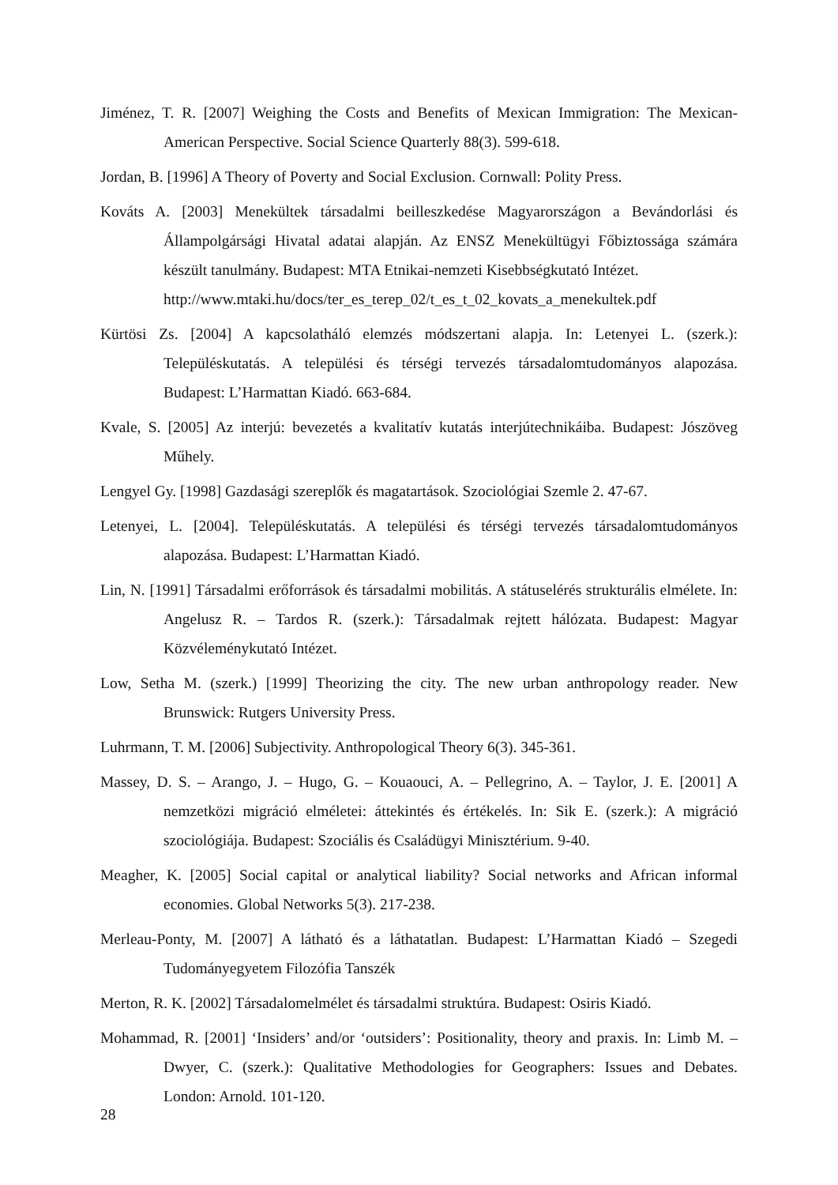Jiménez, T. R. [2007] Weighing the Costs and Benefits of Mexican Immigration: The Mexican-American Perspective. Social Science Quarterly 88(3). 599-618.
Jordan, B. [1996] A Theory of Poverty and Social Exclusion. Cornwall: Polity Press.
Kováts A. [2003] Menekültek társadalmi beilleszkedése Magyarországon a Bevándorlási és Állampolgársági Hivatal adatai alapján. Az ENSZ Menekültügyi Főbiztossága számára készült tanulmány. Budapest: MTA Etnikai-nemzeti Kisebbségkutató Intézet.
http://www.mtaki.hu/docs/ter_es_terep_02/t_es_t_02_kovats_a_menekultek.pdf
Kürtösi Zs. [2004] A kapcsolatháló elemzés módszertani alapja. In: Letenyei L. (szerk.): Településkutatás. A települési és térségi tervezés társadalomtudományos alapozása. Budapest: L’Harmattan Kiadó. 663-684.
Kvale, S. [2005] Az interjú: bevezetés a kvalitatív kutatás interjútechnikáiba. Budapest: Jószöveg Műhely.
Lengyel Gy. [1998] Gazdasági szereplők és magatartások. Szociológiai Szemle 2. 47-67.
Letenyei, L. [2004]. Településkutatás. A települési és térségi tervezés társadalomtudományos alapozása. Budapest: L’Harmattan Kiadó.
Lin, N. [1991] Társadalmi erőforrások és társadalmi mobilitás. A státuselérés strukturális elmélete. In: Angelusz R. – Tardos R. (szerk.): Társadalmak rejtett hálózata. Budapest: Magyar Közvéleménykutató Intézet.
Low, Setha M. (szerk.) [1999] Theorizing the city. The new urban anthropology reader. New Brunswick: Rutgers University Press.
Luhrmann, T. M. [2006] Subjectivity. Anthropological Theory 6(3). 345-361.
Massey, D. S. – Arango, J. – Hugo, G. – Kouaouci, A. – Pellegrino, A. – Taylor, J. E. [2001] A nemzetközi migráció elméletei: áttekintés és értékelés. In: Sik E. (szerk.): A migráció szociológiája. Budapest: Szociális és Családügyi Minisztérium. 9-40.
Meagher, K. [2005] Social capital or analytical liability? Social networks and African informal economies. Global Networks 5(3). 217-238.
Merleau-Ponty, M. [2007] A látható és a láthatatlan. Budapest: L’Harmattan Kiadó – Szegedi Tudományegyetem Filozófia Tanszék
Merton, R. K. [2002] Társadalomelmélet és társadalmi struktúra. Budapest: Osiris Kiadó.
Mohammad, R. [2001] ‘Insiders’ and/or ‘outsiders’: Positionality, theory and praxis. In: Limb M. – Dwyer, C. (szerk.): Qualitative Methodologies for Geographers: Issues and Debates. London: Arnold. 101-120.
28